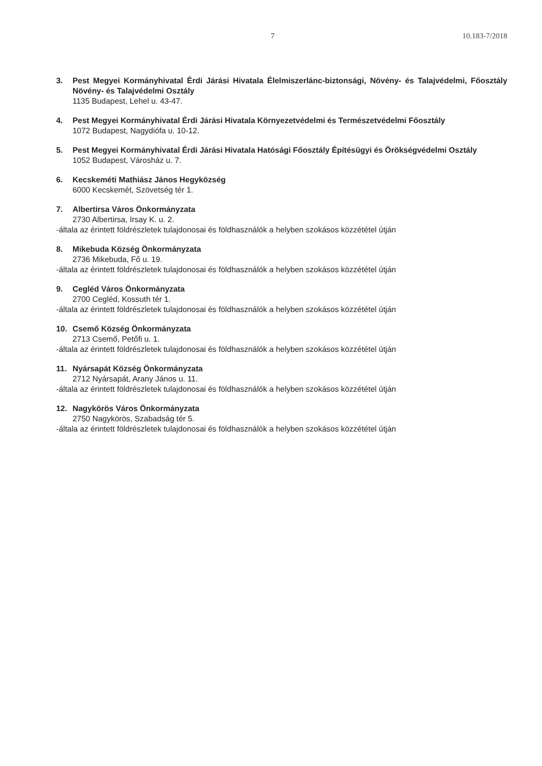7 10.183-7/2018
3. Pest Megyei Kormányhivatal Érdi Járási Hivatala Élelmiszerlánc-biztonsági, Növény- és Talajvédelmi, Főosztály Növény- és Talajvédelmi Osztály
1135 Budapest, Lehel u. 43-47.
4. Pest Megyei Kormányhivatal Érdi Járási Hivatala Környezetvédelmi és Természetvédelmi Főosztály
1072 Budapest, Nagydiófa u. 10-12.
5. Pest Megyei Kormányhivatal Érdi Járási Hivatala Hatósági Főosztály Építésügyi és Örökségvédelmi Osztály
1052 Budapest, Városház u. 7.
6. Kecskeméti Mathiász János Hegyközség
6000 Kecskemét, Szövetség tér 1.
7. Albertirsa Város Önkormányzata
2730 Albertirsa, Irsay K. u. 2.
-általa az érintett földrészletek tulajdonosai és földhasználók a helyben szokásos közzététel útján
8. Mikebuda Község Önkormányzata
2736 Mikebuda, Fő u. 19.
-általa az érintett földrészletek tulajdonosai és földhasználók a helyben szokásos közzététel útján
9. Cegléd Város Önkormányzata
2700 Cegléd, Kossuth tér 1.
-általa az érintett földrészletek tulajdonosai és földhasználók a helyben szokásos közzététel útján
10. Csemő Község Önkormányzata
2713 Csemő, Petőfi u. 1.
-általa az érintett földrészletek tulajdonosai és földhasználók a helyben szokásos közzététel útján
11. Nyársapát Község Önkormányzata
2712 Nyársapát, Arany János u. 11.
-általa az érintett földrészletek tulajdonosai és földhasználók a helyben szokásos közzététel útján
12. Nagykörös Város Önkormányzata
2750 Nagykörös, Szabadság tér 5.
-általa az érintett földrészletek tulajdonosai és földhasználók a helyben szokásos közzététel útján